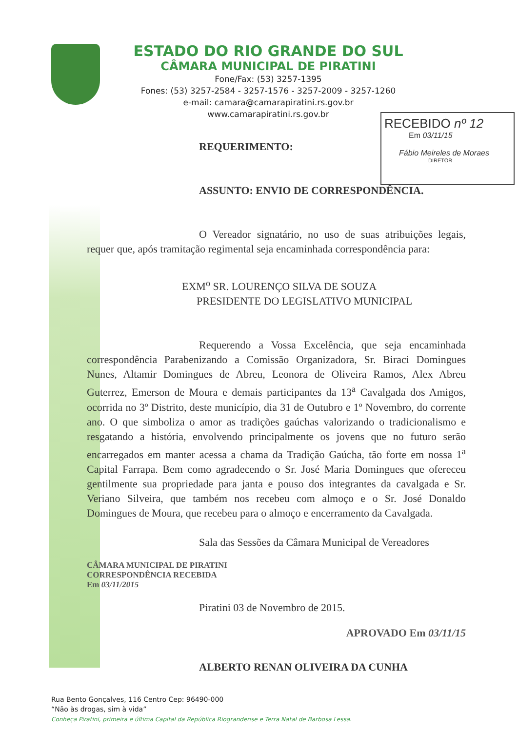ESTADO DO RIO GRANDE DO SUL
CÂMARA MUNICIPAL DE PIRATINI
Fone/Fax: (53) 3257-1395
Fones: (53) 3257-2584 - 3257-1576 - 3257-2009 - 3257-1260
e-mail: camara@camarapiratini.rs.gov.br
www.camarapiratini.rs.gov.br
RECEBIDO nº 12
Em 03/11/15
Fábio Meireles de Moraes
DIRETOR
REQUERIMENTO:
ASSUNTO: ENVIO DE CORRESPONDÊNCIA.
O Vereador signatário, no uso de suas atribuições legais, requer que, após tramitação regimental seja encaminhada correspondência para:
EXM<sup>o</sup> SR. LOURENÇO SILVA DE SOUZA
PRESIDENTE DO LEGISLATIVO MUNICIPAL
Requerendo a Vossa Excelência, que seja encaminhada correspondência Parabenizando a Comissão Organizadora, Sr. Biraci Domingues Nunes, Altamir Domingues de Abreu, Leonora de Oliveira Ramos, Alex Abreu Guterrez, Emerson de Moura e demais participantes da 13<sup>a</sup> Cavalgada dos Amigos, ocorrida no 3º Distrito, deste município, dia 31 de Outubro e 1º Novembro, do corrente ano. O que simboliza o amor as tradições gaúchas valorizando o tradicionalismo e resgatando a história, envolvendo principalmente os jovens que no futuro serão encarregados em manter acessa a chama da Tradição Gaúcha, tão forte em nossa 1<sup>a</sup> Capital Farrapa. Bem como agradecendo o Sr. José Maria Domingues que ofereceu gentilmente sua propriedade para janta e pouso dos integrantes da cavalgada e Sr. Veriano Silveira, que também nos recebeu com almoço e o Sr. José Donaldo Domingues de Moura, que recebeu para o almoço e encerramento da Cavalgada.
Sala das Sessões da Câmara Municipal de Vereadores
CÂMARA MUNICIPAL DE PIRATINI
CORRESPONDÊNCIA RECEBIDA
Em 03/11/2015
Piratini 03 de Novembro de 2015.
APROVADO Em 03/11/15
ALBERTO RENAN OLIVEIRA DA CUNHA
Rua Bento Gonçalves, 116 Centro Cep: 96490-000
“Não às drogas, sim à vida”
Conheça Piratini, primeira e última Capital da República Riograndense e Terra Natal de Barbosa Lessa.